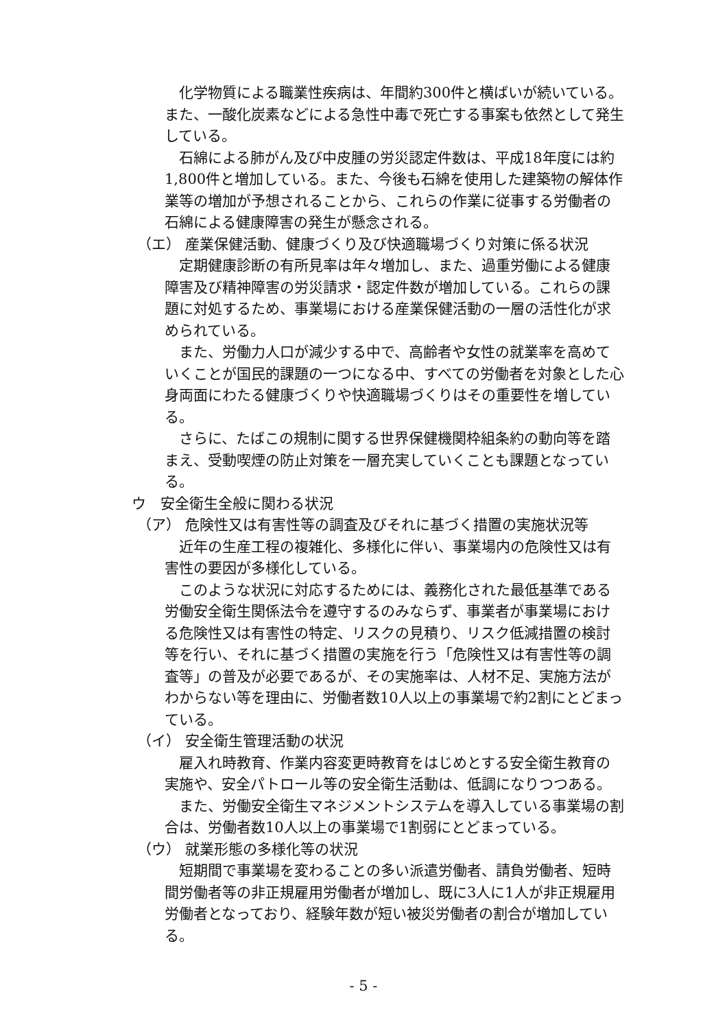化学物質による職業性疾病は、年間約300件と横ばいが続いている。また、一酸化炭素などによる急性中毒で死亡する事案も依然として発生している。
石綿による肺がん及び中皮腫の労災認定件数は、平成18年度には約1,800件と増加している。また、今後も石綿を使用した建築物の解体作業等の増加が予想されることから、これらの作業に従事する労働者の石綿による健康障害の発生が懸念される。
（エ） 産業保健活動、健康づくり及び快適職場づくり対策に係る状況
定期健康診断の有所見率は年々増加し、また、過重労働による健康障害及び精神障害の労災請求・認定件数が増加している。これらの課題に対処するため、事業場における産業保健活動の一層の活性化が求められている。
また、労働力人口が減少する中で、高齢者や女性の就業率を高めていくことが国民的課題の一つになる中、すべての労働者を対象とした心身両面にわたる健康づくりや快適職場づくりはその重要性を増している。
さらに、たばこの規制に関する世界保健機関枠組条約の動向等を踏まえ、受動喫煙の防止対策を一層充実していくことも課題となっている。
ウ　安全衛生全般に関わる状況
（ア） 危険性又は有害性等の調査及びそれに基づく措置の実施状況等
近年の生産工程の複雑化、多様化に伴い、事業場内の危険性又は有害性の要因が多様化している。
このような状況に対応するためには、義務化された最低基準である労働安全衛生関係法令を遵守するのみならず、事業者が事業場における危険性又は有害性の特定、リスクの見積り、リスク低減措置の検討等を行い、それに基づく措置の実施を行う「危険性又は有害性等の調査等」の普及が必要であるが、その実施率は、人材不足、実施方法がわからない等を理由に、労働者数10人以上の事業場で約2割にとどまっている。
（イ） 安全衛生管理活動の状況
雇入れ時教育、作業内容変更時教育をはじめとする安全衛生教育の実施や、安全パトロール等の安全衛生活動は、低調になりつつある。
また、労働安全衛生マネジメントシステムを導入している事業場の割合は、労働者数10人以上の事業場で1割弱にとどまっている。
（ウ） 就業形態の多様化等の状況
短期間で事業場を変わることの多い派遣労働者、請負労働者、短時間労働者等の非正規雇用労働者が増加し、既に3人に1人が非正規雇用労働者となっており、経験年数が短い被災労働者の割合が増加している。
- 5 -